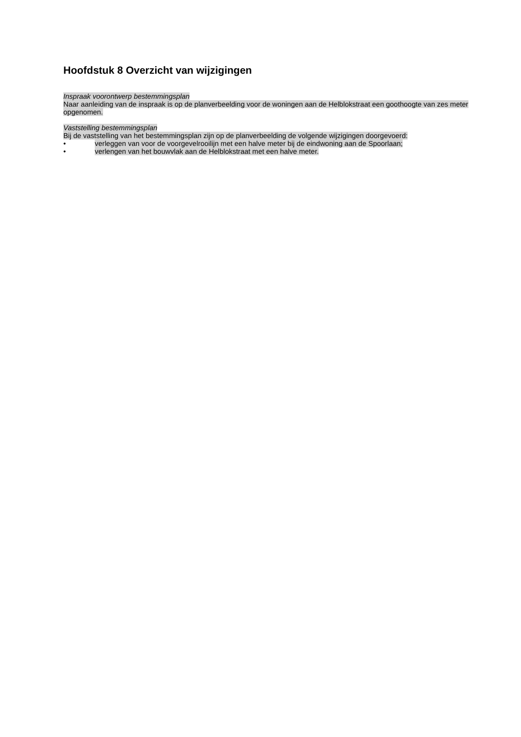Hoofdstuk 8 Overzicht van wijzigingen
Inspraak voorontwerp bestemmingsplan
Naar aanleiding van de inspraak is op de planverbeelding voor de woningen aan de Helblokstraat een goothoogte van zes meter opgenomen.
Vaststelling bestemmingsplan
Bij de vaststelling van het bestemmingsplan zijn op de planverbeelding de volgende wijzigingen doorgevoerd:
• verleggen van voor de voorgevelrooilijn met een halve meter bij de eindwoning aan de Spoorlaan;
• verlengen van het bouwvlak aan de Helblokstraat met een halve meter.